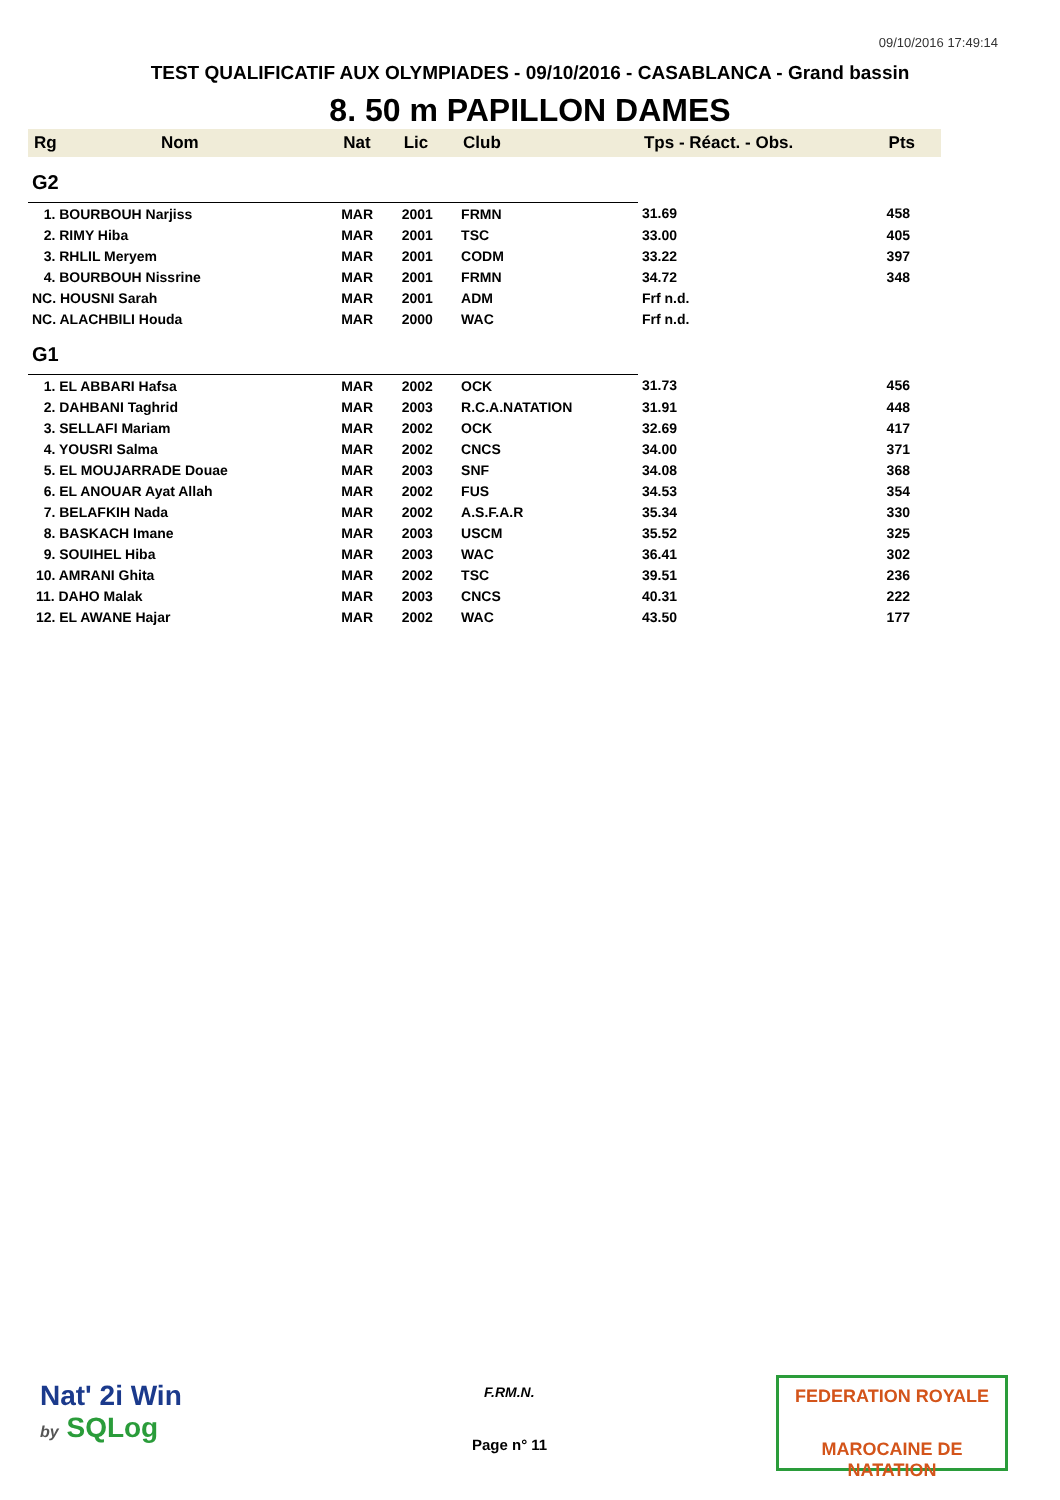09/10/2016 17:49:14
TEST QUALIFICATIF AUX OLYMPIADES - 09/10/2016 - CASABLANCA - Grand bassin
8. 50 m PAPILLON DAMES
| Rg | Nom | Nat | Lic | Club | Tps - Réact. - Obs. | Pts |
| --- | --- | --- | --- | --- | --- | --- |
| G2 | | | | | | |
| 1. BOURBOUH Narjiss | | MAR | 2001 | FRMN | 31.69 | 458 |
| 2. RIMY Hiba | | MAR | 2001 | TSC | 33.00 | 405 |
| 3. RHLIL Meryem | | MAR | 2001 | CODM | 33.22 | 397 |
| 4. BOURBOUH Nissrine | | MAR | 2001 | FRMN | 34.72 | 348 |
| NC. HOUSNI Sarah | | MAR | 2001 | ADM | Frf n.d. | |
| NC. ALACHBILI Houda | | MAR | 2000 | WAC | Frf n.d. | |
| G1 | | | | | | |
| 1. EL ABBARI Hafsa | | MAR | 2002 | OCK | 31.73 | 456 |
| 2. DAHBANI Taghrid | | MAR | 2003 | R.C.A.NATATION | 31.91 | 448 |
| 3. SELLAFI Mariam | | MAR | 2002 | OCK | 32.69 | 417 |
| 4. YOUSRI Salma | | MAR | 2002 | CNCS | 34.00 | 371 |
| 5. EL MOUJARRADE Douae | | MAR | 2003 | SNF | 34.08 | 368 |
| 6. EL ANOUAR Ayat Allah | | MAR | 2002 | FUS | 34.53 | 354 |
| 7. BELAFKIH Nada | | MAR | 2002 | A.S.F.A.R | 35.34 | 330 |
| 8. BASKACH Imane | | MAR | 2003 | USCM | 35.52 | 325 |
| 9. SOUIHEL Hiba | | MAR | 2003 | WAC | 36.41 | 302 |
| 10. AMRANI Ghita | | MAR | 2002 | TSC | 39.51 | 236 |
| 11. DAHO Malak | | MAR | 2003 | CNCS | 40.31 | 222 |
| 12. EL AWANE Hajar | | MAR | 2002 | WAC | 43.50 | 177 |
Nat' 2i Win
by SQLog
F.RM.N.
Page n° 11
FEDERATION ROYALE
MAROCAINE DE NATATION